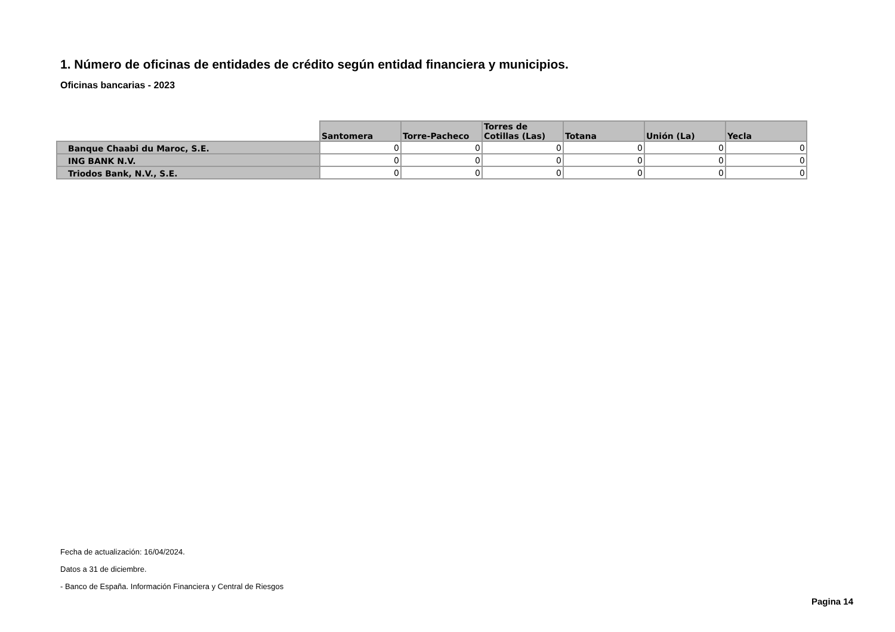1. Número de oficinas de entidades de crédito según entidad financiera y municipios.
Oficinas bancarias - 2023
| | Santomera | Torre-Pacheco | Torres de Cotillas (Las) | Totana | Unión (La) | Yecla |
| --- | --- | --- | --- | --- | --- | --- |
| Banque Chaabi du Maroc, S.E. | 0 | 0 | 0 | 0 | 0 | 0 |
| ING BANK N.V. | 0 | 0 | 0 | 0 | 0 | 0 |
| Triodos Bank, N.V., S.E. | 0 | 0 | 0 | 0 | 0 | 0 |
Fecha de actualización: 16/04/2024.
Datos a 31 de diciembre.
- Banco de España. Información Financiera y Central de Riesgos
Pagina 14